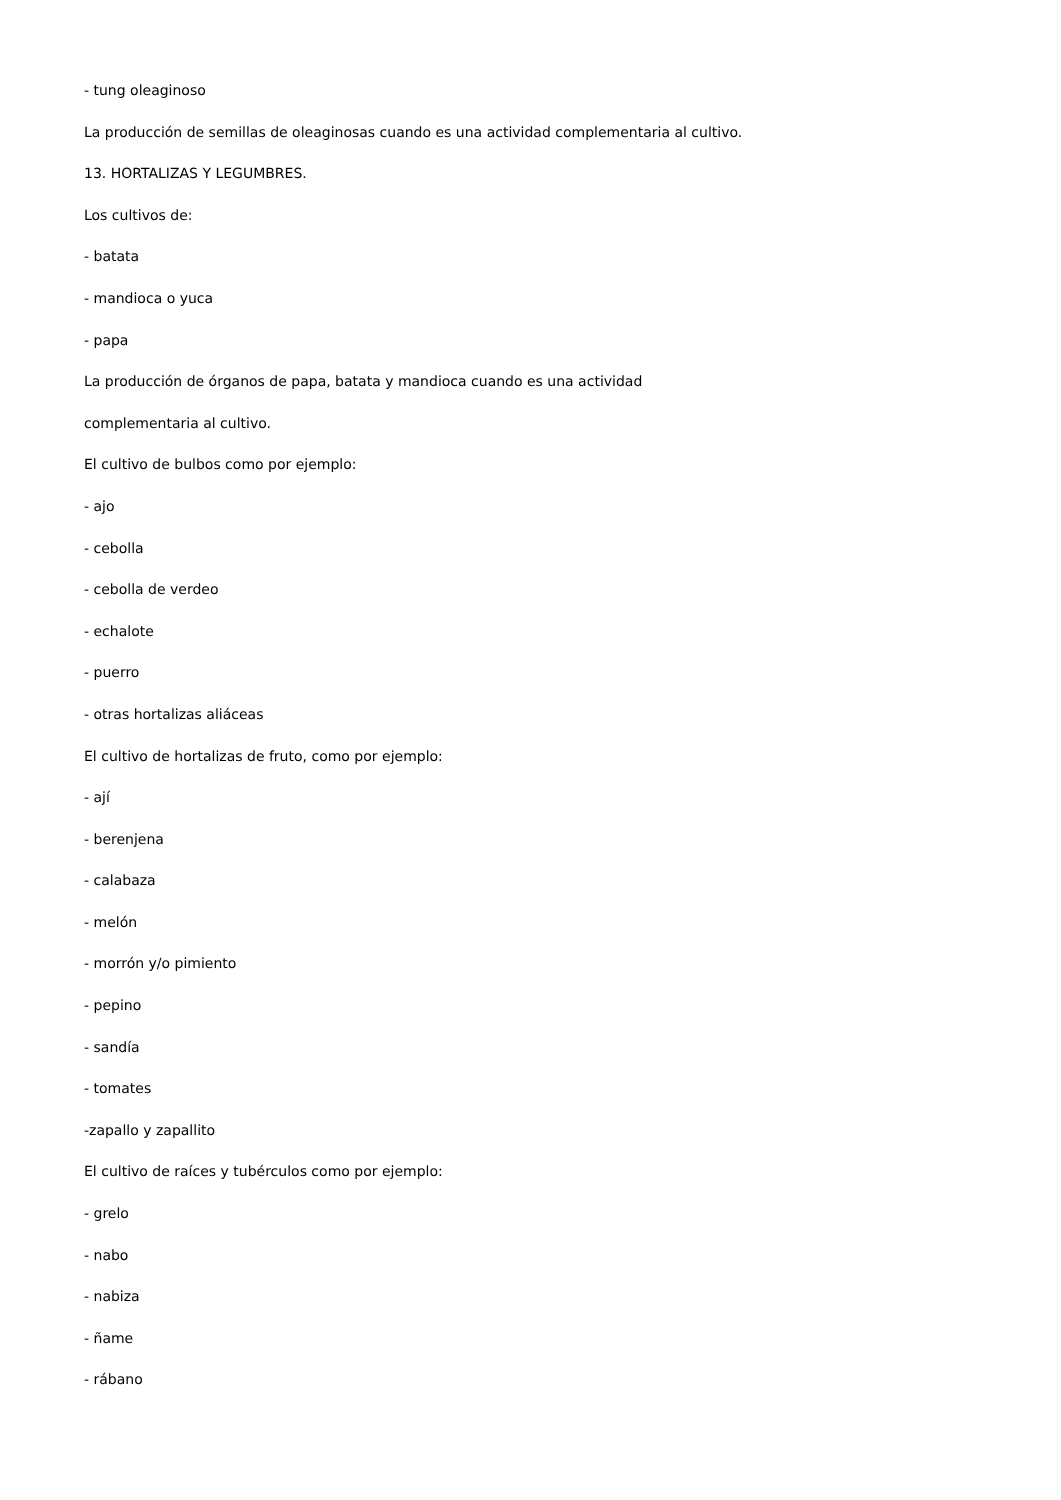- tung oleaginoso
La producción de semillas de oleaginosas cuando es una actividad complementaria al cultivo.
13. HORTALIZAS Y LEGUMBRES.
Los cultivos de:
- batata
- mandioca o yuca
- papa
La producción de órganos de papa, batata y mandioca cuando es una actividad
complementaria al cultivo.
El cultivo de bulbos como por ejemplo:
- ajo
- cebolla
- cebolla de verdeo
- echalote
- puerro
- otras hortalizas aliáceas
El cultivo de hortalizas de fruto, como por ejemplo:
- ají
- berenjena
- calabaza
- melón
- morrón y/o pimiento
- pepino
- sandía
- tomates
-zapallo y zapallito
El cultivo de raíces y tubérculos como por ejemplo:
- grelo
- nabo
- nabiza
- ñame
- rábano